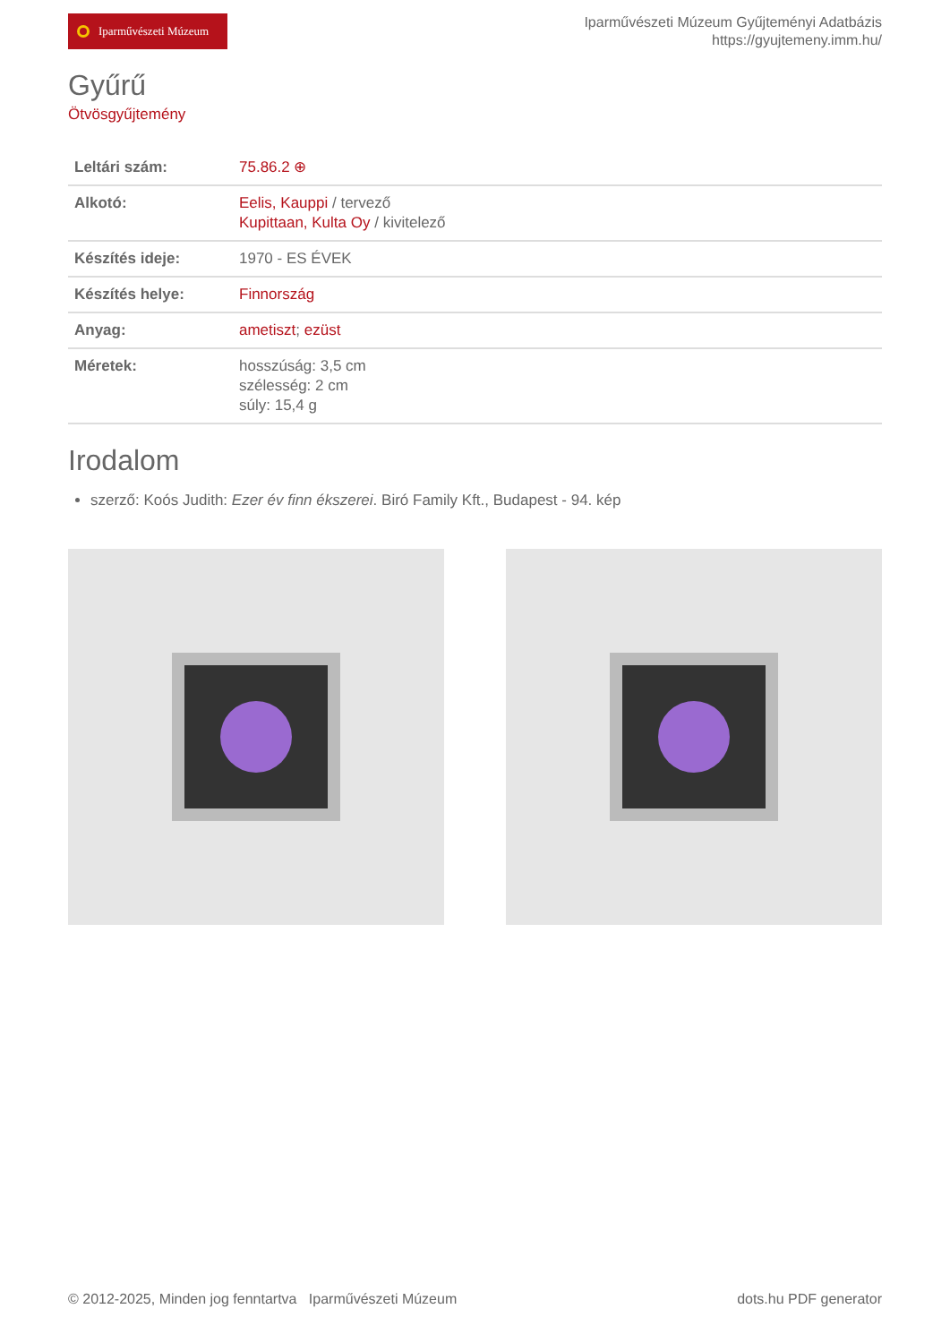Iparművészeti Múzeum
Iparművészeti Múzeum Gyűjteményi Adatbázis
https://gyujtemeny.imm.hu/
Gyűrű
Ötvösgyűjtemény
| Leltári szám: | 75.86.2 ⊕ |
| Alkotó: | Eelis, Kauppi / tervező Kupittaan, Kulta Oy / kivitelező |
| Készítés ideje: | 1970 - ES ÉVEK |
| Készítés helye: | Finnország |
| Anyag: | ametiszt ; ezüst |
| Méretek: | hosszúság: 3,5 cm szélesség: 2 cm súly: 15,4 g |
Irodalom
szerző: Koós Judith: Ezer év finn ékszerei. Biró Family Kft., Budapest - 94. kép
© 2012-2025, Minden jog fenntartva Iparművészeti Múzeum
dots.hu PDF generator